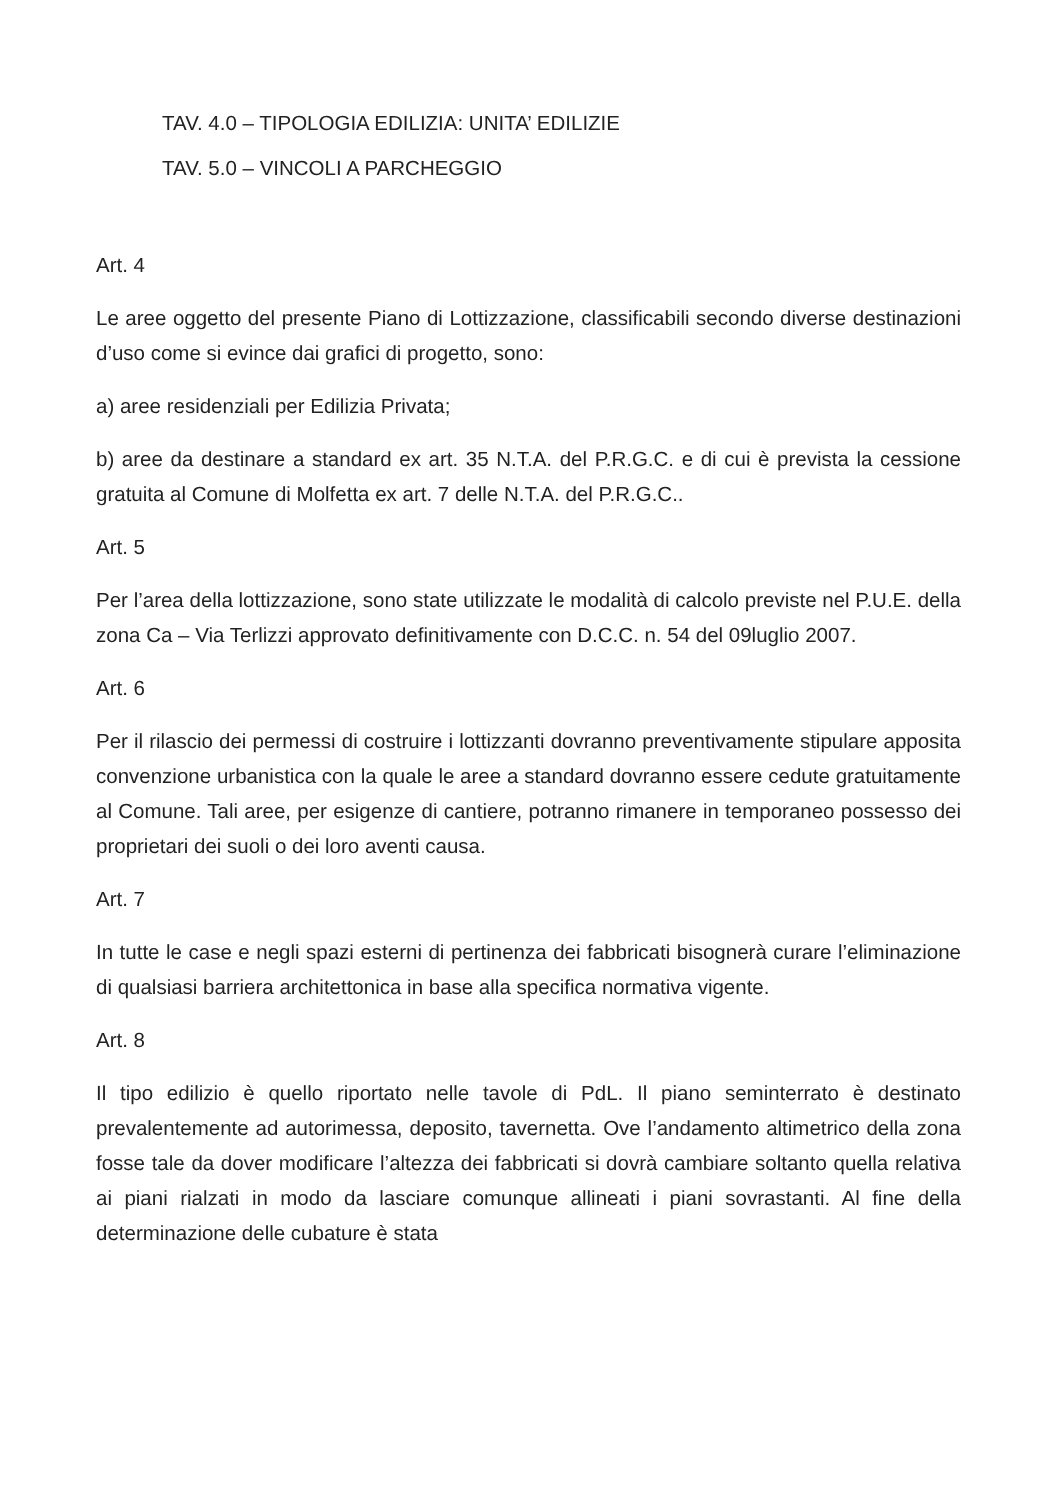TAV. 4.0 – TIPOLOGIA EDILIZIA: UNITA’ EDILIZIE
TAV. 5.0 – VINCOLI A PARCHEGGIO
Art. 4
Le aree oggetto del presente Piano di Lottizzazione, classificabili secondo diverse destinazioni d’uso come si evince dai grafici di progetto, sono:
a) aree residenziali per Edilizia Privata;
b) aree da destinare a standard ex art. 35 N.T.A. del P.R.G.C. e di cui è prevista la cessione gratuita al Comune di Molfetta ex art. 7 delle N.T.A. del P.R.G.C..
Art. 5
Per l’area della lottizzazione, sono state utilizzate le modalità di calcolo previste nel P.U.E. della zona Ca – Via Terlizzi approvato definitivamente con D.C.C. n. 54 del 09luglio 2007.
Art. 6
Per il rilascio dei permessi di costruire i lottizzanti dovranno preventivamente stipulare apposita convenzione urbanistica con la quale le aree a standard dovranno essere cedute gratuitamente al Comune. Tali aree, per esigenze di cantiere, potranno rimanere in temporaneo possesso dei proprietari dei suoli o dei loro aventi causa.
Art. 7
In tutte le case e negli spazi esterni di pertinenza dei fabbricati bisognerà curare l’eliminazione di qualsiasi barriera architettonica in base alla specifica normativa vigente.
Art. 8
Il tipo edilizio è quello riportato nelle tavole di PdL. Il piano seminterrato è destinato prevalentemente ad autorimessa, deposito, tavernetta. Ove l’andamento altimetrico della zona fosse tale da dover modificare l’altezza dei fabbricati si dovrà cambiare soltanto quella relativa ai piani rialzati in modo da lasciare comunque allineati i piani sovrastanti. Al fine della determinazione delle cubature è stata